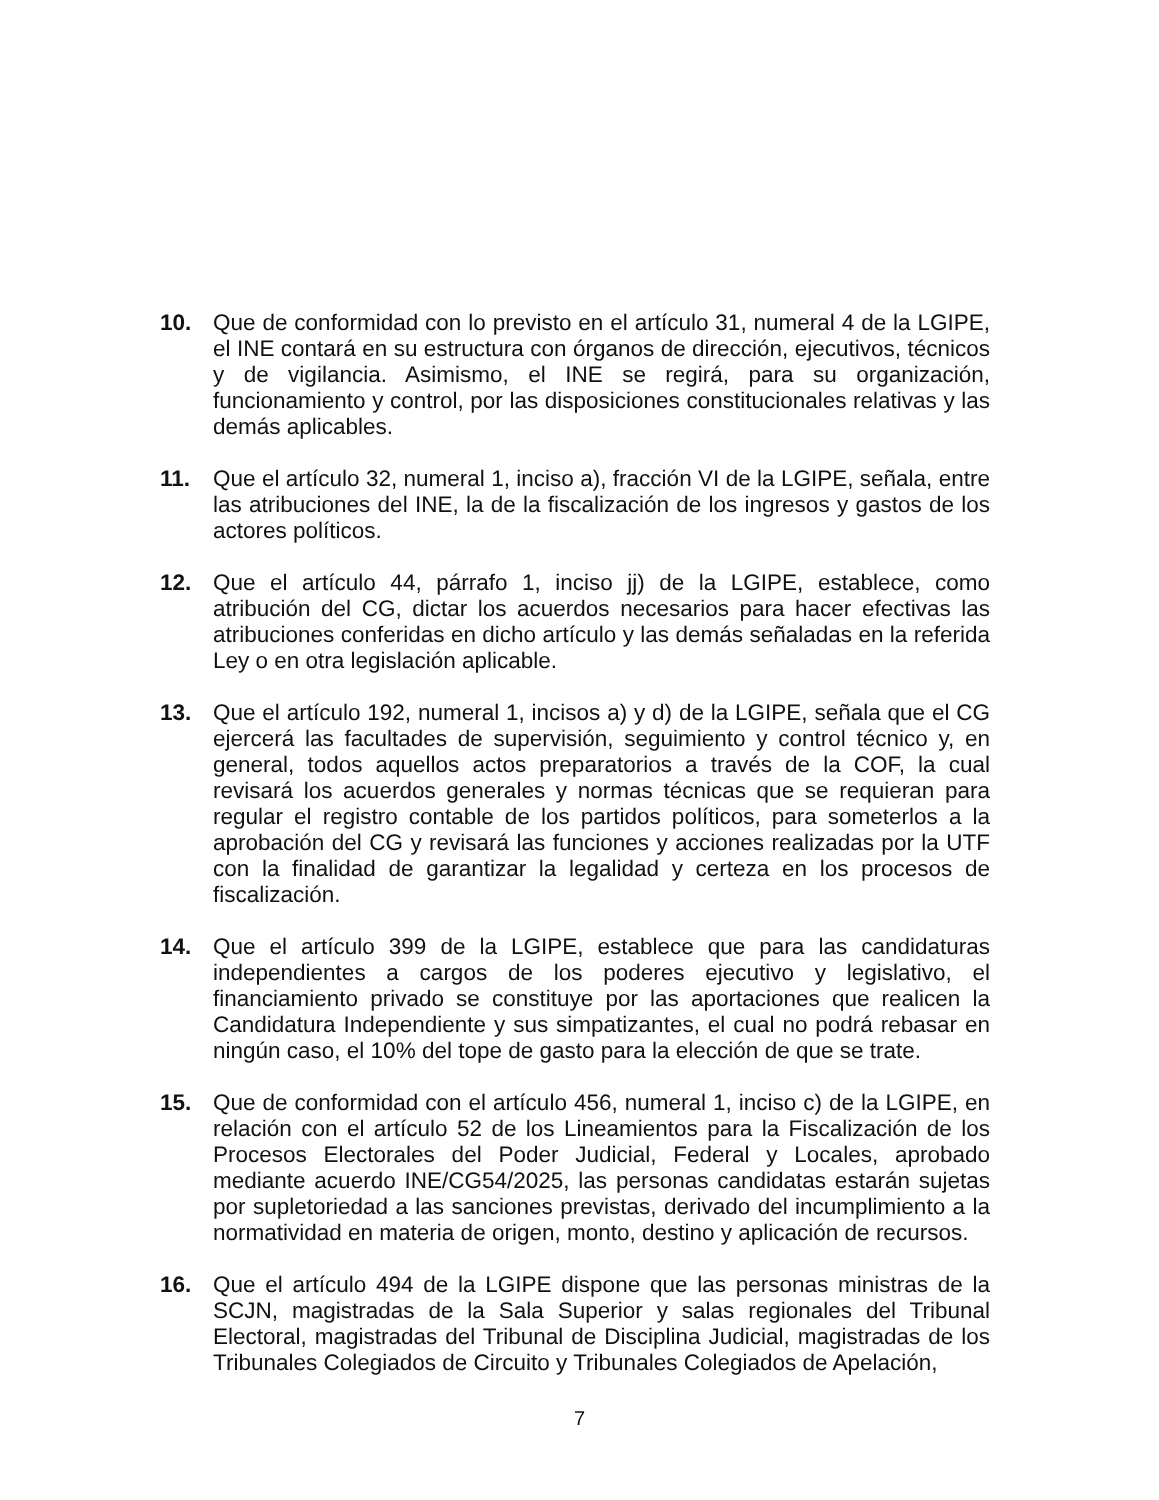10. Que de conformidad con lo previsto en el artículo 31, numeral 4 de la LGIPE, el INE contará en su estructura con órganos de dirección, ejecutivos, técnicos y de vigilancia. Asimismo, el INE se regirá, para su organización, funcionamiento y control, por las disposiciones constitucionales relativas y las demás aplicables.
11. Que el artículo 32, numeral 1, inciso a), fracción VI de la LGIPE, señala, entre las atribuciones del INE, la de la fiscalización de los ingresos y gastos de los actores políticos.
12. Que el artículo 44, párrafo 1, inciso jj) de la LGIPE, establece, como atribución del CG, dictar los acuerdos necesarios para hacer efectivas las atribuciones conferidas en dicho artículo y las demás señaladas en la referida Ley o en otra legislación aplicable.
13. Que el artículo 192, numeral 1, incisos a) y d) de la LGIPE, señala que el CG ejercerá las facultades de supervisión, seguimiento y control técnico y, en general, todos aquellos actos preparatorios a través de la COF, la cual revisará los acuerdos generales y normas técnicas que se requieran para regular el registro contable de los partidos políticos, para someterlos a la aprobación del CG y revisará las funciones y acciones realizadas por la UTF con la finalidad de garantizar la legalidad y certeza en los procesos de fiscalización.
14. Que el artículo 399 de la LGIPE, establece que para las candidaturas independientes a cargos de los poderes ejecutivo y legislativo, el financiamiento privado se constituye por las aportaciones que realicen la Candidatura Independiente y sus simpatizantes, el cual no podrá rebasar en ningún caso, el 10% del tope de gasto para la elección de que se trate.
15. Que de conformidad con el artículo 456, numeral 1, inciso c) de la LGIPE, en relación con el artículo 52 de los Lineamientos para la Fiscalización de los Procesos Electorales del Poder Judicial, Federal y Locales, aprobado mediante acuerdo INE/CG54/2025, las personas candidatas estarán sujetas por supletoriedad a las sanciones previstas, derivado del incumplimiento a la normatividad en materia de origen, monto, destino y aplicación de recursos.
16. Que el artículo 494 de la LGIPE dispone que las personas ministras de la SCJN, magistradas de la Sala Superior y salas regionales del Tribunal Electoral, magistradas del Tribunal de Disciplina Judicial, magistradas de los Tribunales Colegiados de Circuito y Tribunales Colegiados de Apelación,
7